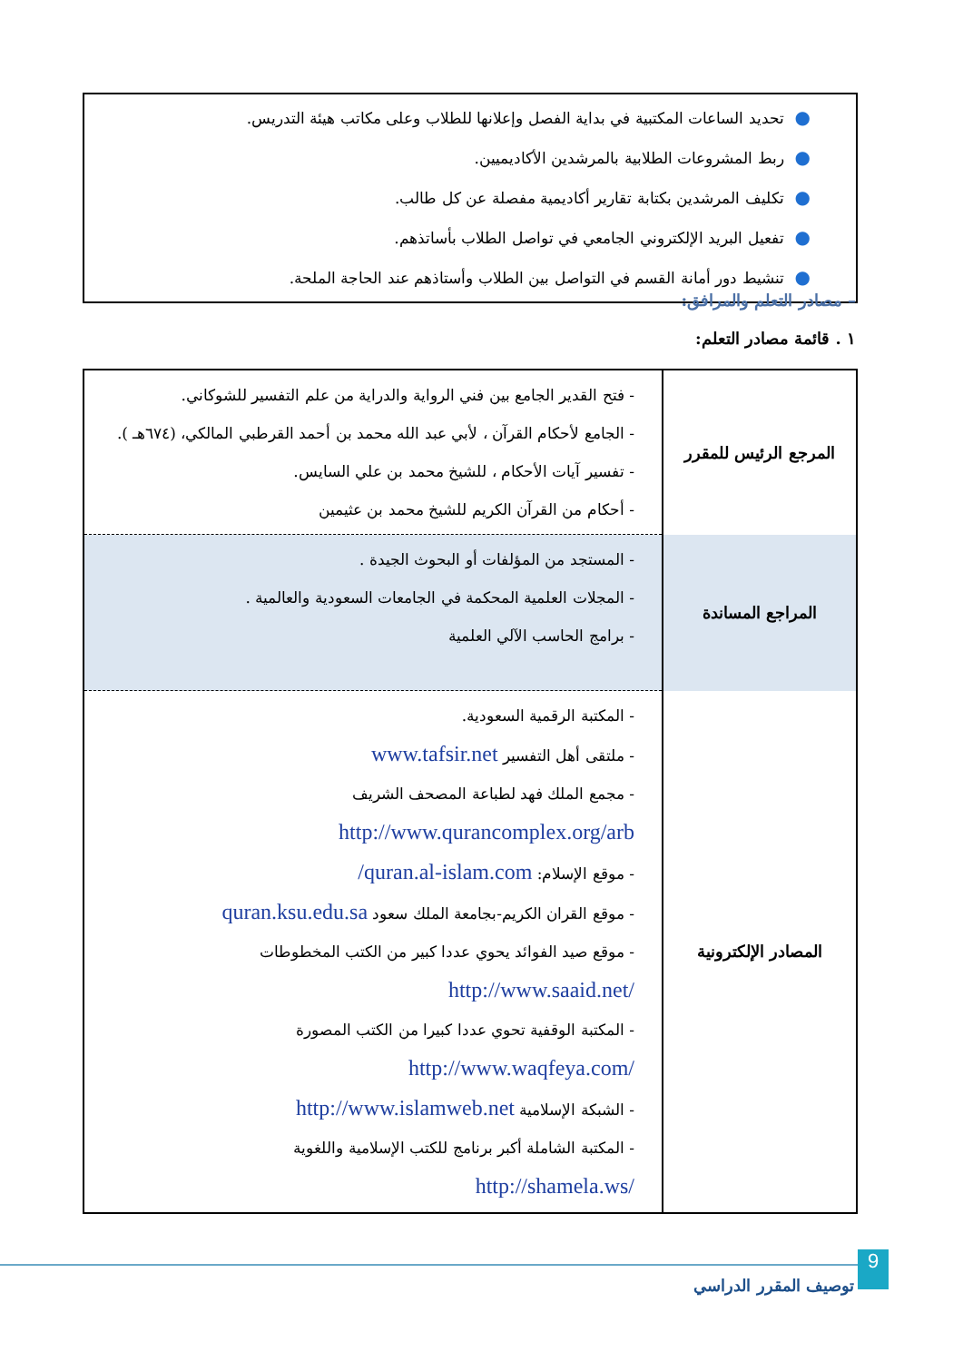●تحديد الساعات المكتبية في بداية الفصل وإعلانها للطلاب وعلى مكاتب هيئة التدريس.
●ربط المشروعات الطلابية بالمرشدين الأكاديميين.
●تكليف المرشدين بكتابة تقارير أكاديمية مفصلة عن كل طالب.
●تفعيل البريد الإلكتروني الجامعي في تواصل الطلاب بأساتذهم.
●تنشيط دور أمانة القسم في التواصل بين الطلاب وأستاذهم عند الحاجة الملحة.
– مصادر التعلم والمرافق:
١ . قائمة مصادر التعلم:
| المرجع الرئيس للمقرر | - فتح القدير الجامع بين فني الرواية والدراية من علم التفسير للشوكاني. - الجامع لأحكام القرآن ، لأبي عبد الله محمد بن أحمد القرطبي المالكي، (٦٧٤هـ ). - تفسير آيات الأحكام ، للشيخ محمد بن علي السايس. - أحكام من القرآن الكريم للشيخ محمد بن عثيمين |
| المراجع المساندة | - المستجد من المؤلفات أو البحوث الجيدة . - المجلات العلمية المحكمة في الجامعات السعودية والعالمية . - برامج الحاسب الآلي العلمية |
| المصادر الإلكترونية | - المكتبة الرقمية السعودية. - ملتقى أهل التفسير www.tafsir.net - مجمع الملك فهد لطباعة المصحف الشريف http://www.qurancomplex.org/arb - موقع الإسلام: quran.al-islam.com/ - موقع القران الكريم-بجامعة الملك سعود quran.ksu.edu.sa - موقع صيد الفوائد يحوي عددا كبير من الكتب المخطوطات /http://www.saaid.net - المكتبة الوقفية تحوي عددا كبيرا من الكتب المصورة /http://www.waqfeya.com - الشبكة الإسلامية http://www.islamweb.net - المكتبة الشاملة أكبر برنامج للكتب الإسلامية واللغوية /http://shamela.ws |
9
توصيف المقرر الدراسي